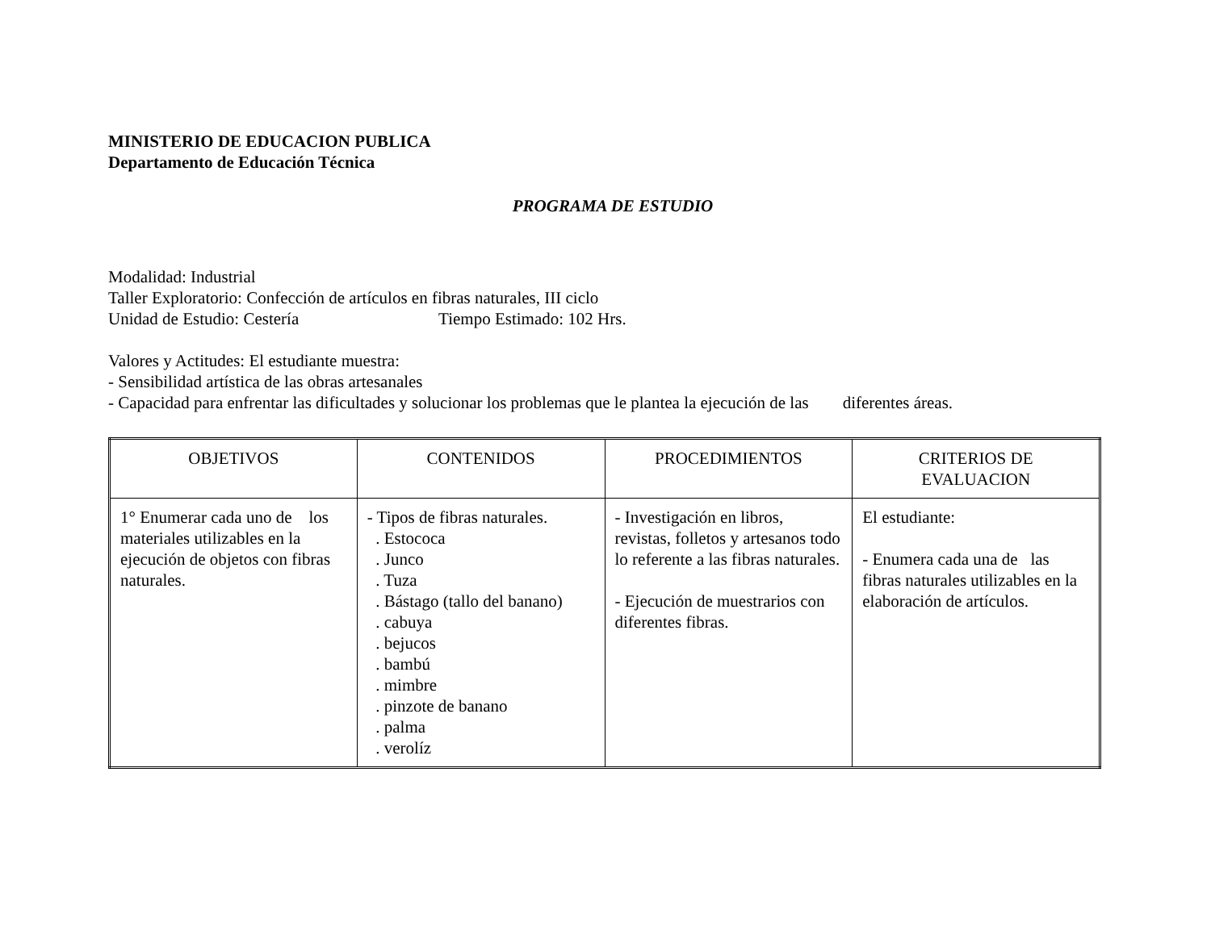MINISTERIO DE EDUCACION PUBLICA
Departamento de Educación Técnica
PROGRAMA DE ESTUDIO
Modalidad: Industrial
Taller Exploratorio: Confección de artículos en fibras naturales, III ciclo
Unidad de Estudio: Cestería Tiempo Estimado: 102 Hrs.
Valores y Actitudes: El estudiante muestra:
- Sensibilidad artística de las obras artesanales
- Capacidad para enfrentar las dificultades y solucionar los problemas que le plantea la ejecución de las diferentes áreas.
| OBJETIVOS | CONTENIDOS | PROCEDIMIENTOS | CRITERIOS DE EVALUACION |
| 1° Enumerar cada uno de los materiales utilizables en la ejecución de objetos con fibras naturales. | - Tipos de fibras naturales. . Estococa . Junco . Tuza . Bástago (tallo del banano) . cabuya . bejucos . bambú . mimbre . pinzote de banano . palma . verolíz | - Investigación en libros, revistas, folletos y artesanos todo lo referente a las fibras naturales. - Ejecución de muestrarios con diferentes fibras. | El estudiante: - Enumera cada una de las fibras naturales utilizables en la elaboración de artículos. |